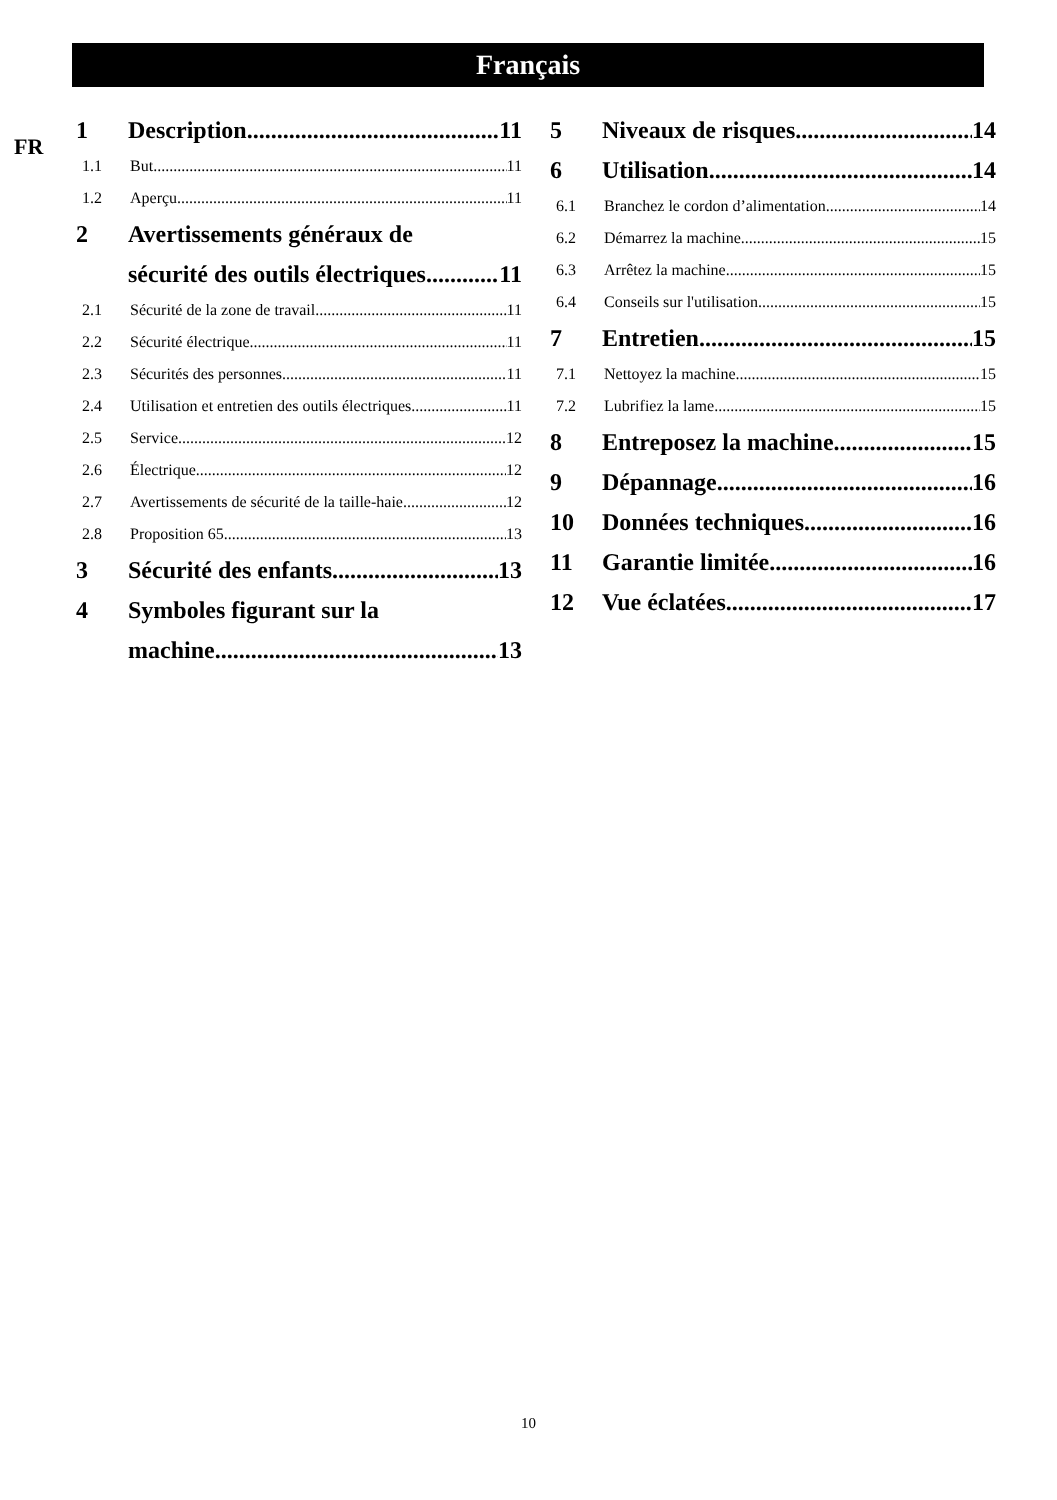Français
FR
1 Description 11
1.1 But 11
1.2 Aperçu 11
2 Avertissements généraux de
sécurité des outils électriques 11
2.1 Sécurité de la zone de travail 11
2.2 Sécurité électrique 11
2.3 Sécurités des personnes 11
2.4 Utilisation et entretien des outils électriques 11
2.5 Service 12
2.6 Électrique 12
2.7 Avertissements de sécurité de la taille-haie 12
2.8 Proposition 65 13
3 Sécurité des enfants 13
4 Symboles figurant sur la
machine 13
5 Niveaux de risques 14
6 Utilisation 14
6.1 Branchez le cordon d’alimentation 14
6.2 Démarrez la machine 15
6.3 Arrêtez la machine 15
6.4 Conseils sur l'utilisation 15
7 Entretien 15
7.1 Nettoyez la machine 15
7.2 Lubrifiez la lame 15
8 Entreposez la machine 15
9 Dépannage 16
10 Données techniques 16
11 Garantie limitée 16
12 Vue éclatées 17
10